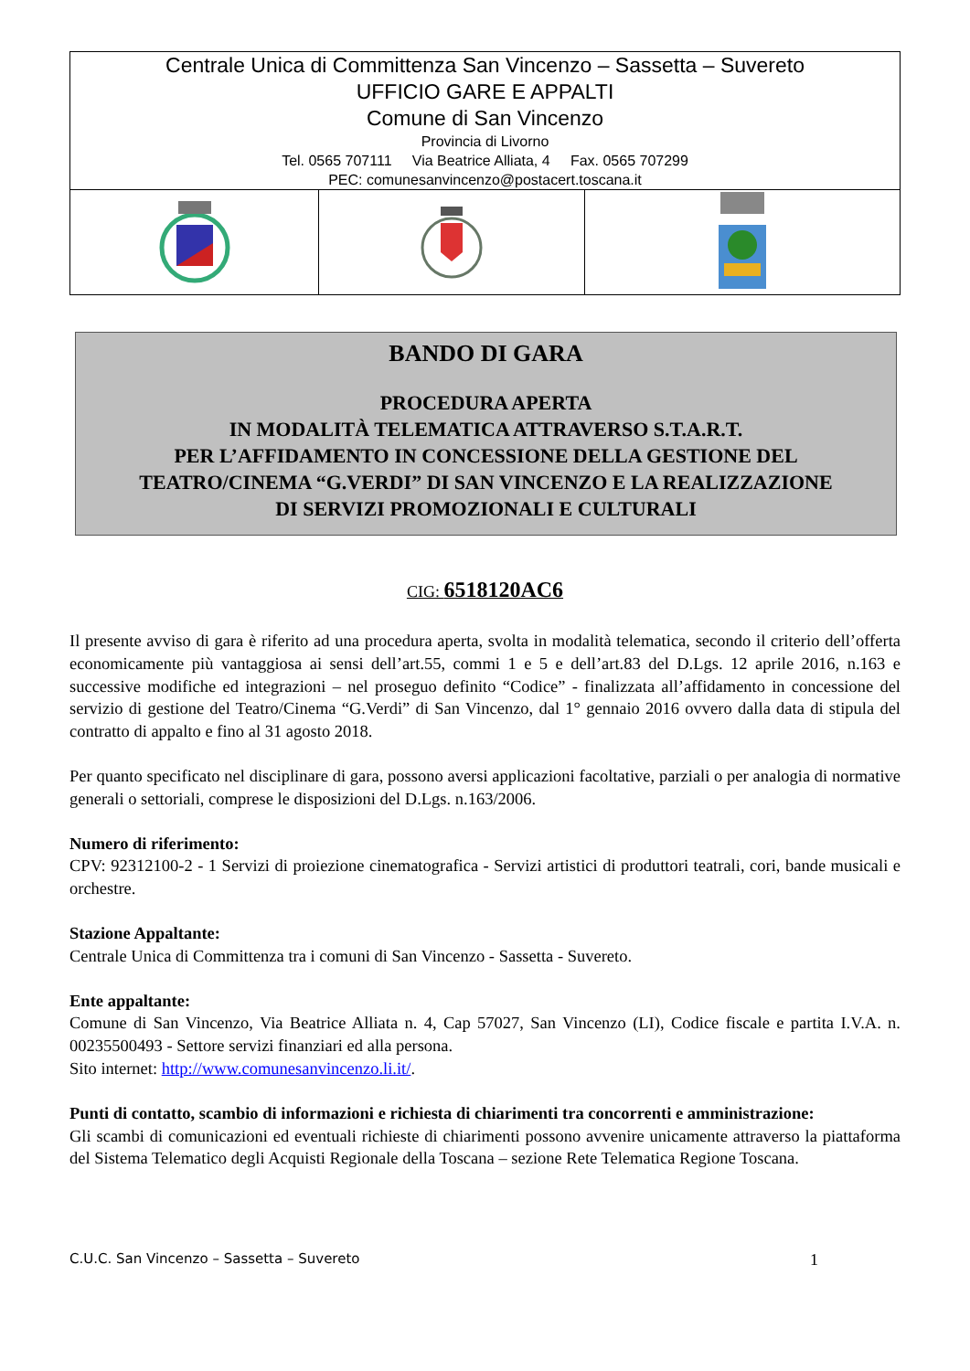| Centrale Unica di Committenza San Vincenzo – Sassetta – Suvereto UFFICIO GARE E APPALTI Comune di San Vincenzo Provincia di Livorno Tel. 0565 707111 Via Beatrice Alliata, 4 Fax. 0565 707299 PEC: comunesanvincenzo@postacert.toscana.it | | |
BANDO DI GARA
PROCEDURA APERTA
IN MODALITÀ TELEMATICA ATTRAVERSO S.T.A.R.T.
PER L’AFFIDAMENTO IN CONCESSIONE DELLA GESTIONE DEL
TEATRO/CINEMA “G.VERDI” DI SAN VINCENZO E LA REALIZZAZIONE
DI SERVIZI PROMOZIONALI E CULTURALI
CIG: 6518120AC6
Il presente avviso di gara è riferito ad una procedura aperta, svolta in modalità telematica, secondo il criterio dell’offerta economicamente più vantaggiosa ai sensi dell’art.55, commi 1 e 5 e dell’art.83 del D.Lgs. 12 aprile 2016, n.163 e successive modifiche ed integrazioni – nel proseguo definito “Codice” - finalizzata all’affidamento in concessione del servizio di gestione del Teatro/Cinema “G.Verdi” di San Vincenzo, dal 1° gennaio 2016 ovvero dalla data di stipula del contratto di appalto e fino al 31 agosto 2018.
Per quanto specificato nel disciplinare di gara, possono aversi applicazioni facoltative, parziali o per analogia di normative generali o settoriali, comprese le disposizioni del D.Lgs. n.163/2006.
Numero di riferimento:
CPV: 92312100-2 - 1 Servizi di proiezione cinematografica - Servizi artistici di produttori teatrali, cori, bande musicali e orchestre.
Stazione Appaltante:
Centrale Unica di Committenza tra i comuni di San Vincenzo - Sassetta - Suvereto.
Ente appaltante:
Comune di San Vincenzo, Via Beatrice Alliata n. 4, Cap 57027, San Vincenzo (LI), Codice fiscale e partita I.V.A. n. 00235500493 - Settore servizi finanziari ed alla persona.
Sito internet: http://www.comunesanvincenzo.li.it/.
Punti di contatto, scambio di informazioni e richiesta di chiarimenti tra concorrenti e amministrazione:
Gli scambi di comunicazioni ed eventuali richieste di chiarimenti possono avvenire unicamente attraverso la piattaforma del Sistema Telematico degli Acquisti Regionale della Toscana – sezione Rete Telematica Regione Toscana.
C.U.C. San Vincenzo – Sassetta – Suvereto 1